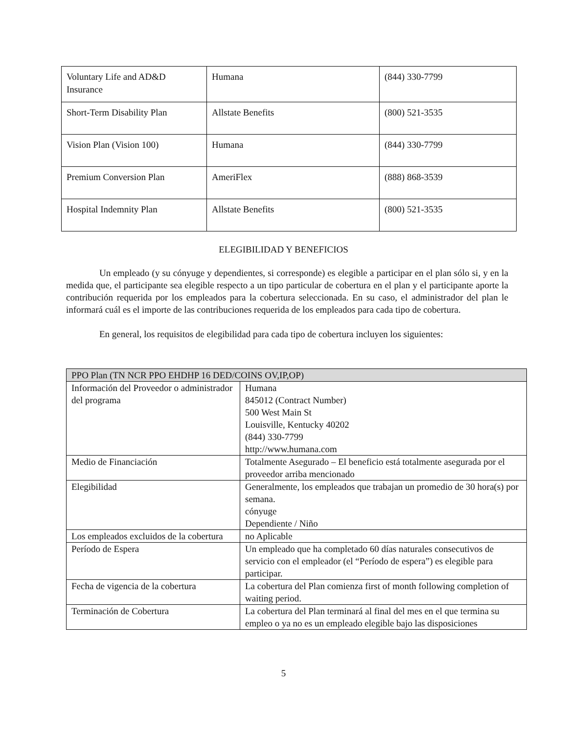| Voluntary Life and AD&D Insurance | Humana | (844) 330-7799 |
| Short-Term Disability Plan | Allstate Benefits | (800) 521-3535 |
| Vision Plan (Vision 100) | Humana | (844) 330-7799 |
| Premium Conversion Plan | AmeriFlex | (888) 868-3539 |
| Hospital Indemnity Plan | Allstate Benefits | (800) 521-3535 |
ELEGIBILIDAD Y BENEFICIOS
Un empleado (y su cónyuge y dependientes, si corresponde) es elegible a participar en el plan sólo si, y en la medida que, el participante sea elegible respecto a un tipo particular de cobertura en el plan y el participante aporte la contribución requerida por los empleados para la cobertura seleccionada. En su caso, el administrador del plan le informará cuál es el importe de las contribuciones requerida de los empleados para cada tipo de cobertura.
En general, los requisitos de elegibilidad para cada tipo de cobertura incluyen los siguientes:
| PPO Plan (TN NCR PPO EHDHP 16 DED/COINS OV,IP,OP) | |
| --- | --- |
| Información del Proveedor o administrador del programa | Humana 845012 (Contract Number) 500 West Main St Louisville, Kentucky 40202 (844) 330-7799 http://www.humana.com |
| Medio de Financiación | Totalmente Asegurado – El beneficio está totalmente asegurada por el proveedor arriba mencionado |
| Elegibilidad | Generalmente, los empleados que trabajan un promedio de 30 hora(s) por semana. cónyuge Dependiente / Niño |
| Los empleados excluidos de la cobertura | no Aplicable |
| Período de Espera | Un empleado que ha completado 60 días naturales consecutivos de servicio con el empleador (el “Período de espera”) es elegible para participar. |
| Fecha de vigencia de la cobertura | La cobertura del Plan comienza first of month following completion of waiting period. |
| Terminación de Cobertura | La cobertura del Plan terminará al final del mes en el que termina su empleo o ya no es un empleado elegible bajo las disposiciones |
5